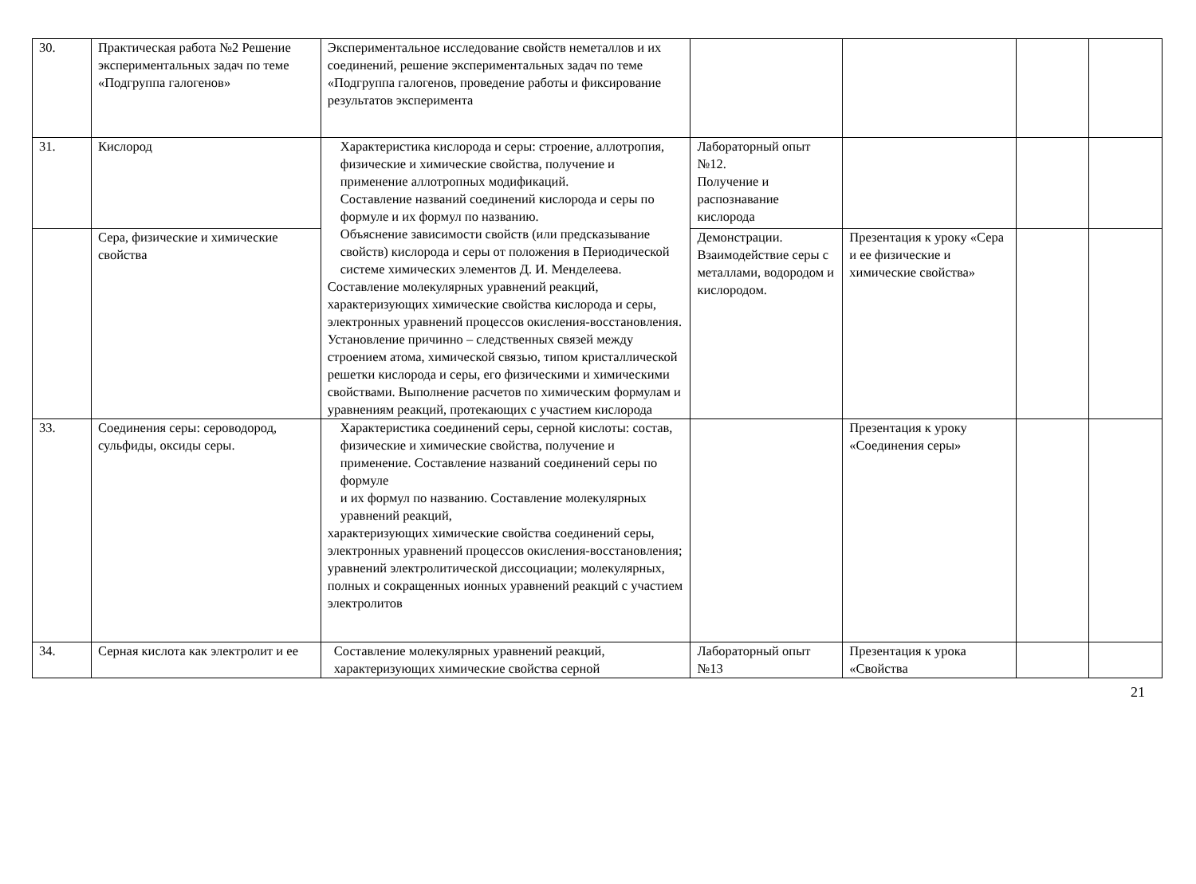| 30. | Практическая работа №2 Решение экспериментальных задач по теме «Подгруппа галогенов» | Экспериментальное исследование свойств неметаллов и их соединений, решение экспериментальных задач по теме «Подгруппа галогенов, проведение работы и фиксирование результатов эксперимента | | | | |
| 31. | Кислород | Характеристика кислорода и серы: строение, аллотропия, физические и химические свойства, получение и применение аллотропных модификаций. Составление названий соединений кислорода и серы по формуле и их формул по названию. Объяснение зависимости свойств (или предсказывание свойств) кислорода и серы от положения в Периодической системе химических элементов Д. И. Менделеева. Составление молекулярных уравнений реакций, характеризующих химические свойства кислорода и серы, электронных уравнений процессов окисления-восстановления. Установление причинно – следственных связей между строением атома, химической связью, типом кристаллической решетки кислорода и серы, его физическими и химическими свойствами. Выполнение расчетов по химическим формулам и уравнениям реакций, протекающих с участием кислорода | Лабораторный опыт №12. Получение и распознавание кислорода | | | |
| | Сера, физические и химические свойства | | Демонстрации. Взаимодействие серы с металлами, водородом и кислородом. | Презентация к уроку «Сера и ее физические и химические свойства» | | |
| 33. | Соединения серы: сероводород, сульфиды, оксиды серы. | Характеристика соединений серы, серной кислоты: состав, физические и химические свойства, получение и применение. Составление названий соединений серы по формуле и их формул по названию. Составление молекулярных уравнений реакций, характеризующих химические свойства соединений серы, электронных уравнений процессов окисления-восстановления; уравнений электролитической диссоциации; молекулярных, полных и сокращенных ионных уравнений реакций с участием электролитов | | Презентация к уроку «Соединения серы» | | |
| 34. | Серная кислота как электролит и ее | Составление молекулярных уравнений реакций, характеризующих химические свойства серной | Лабораторный опыт №13 | Презентация к урока «Свойства | | |
21